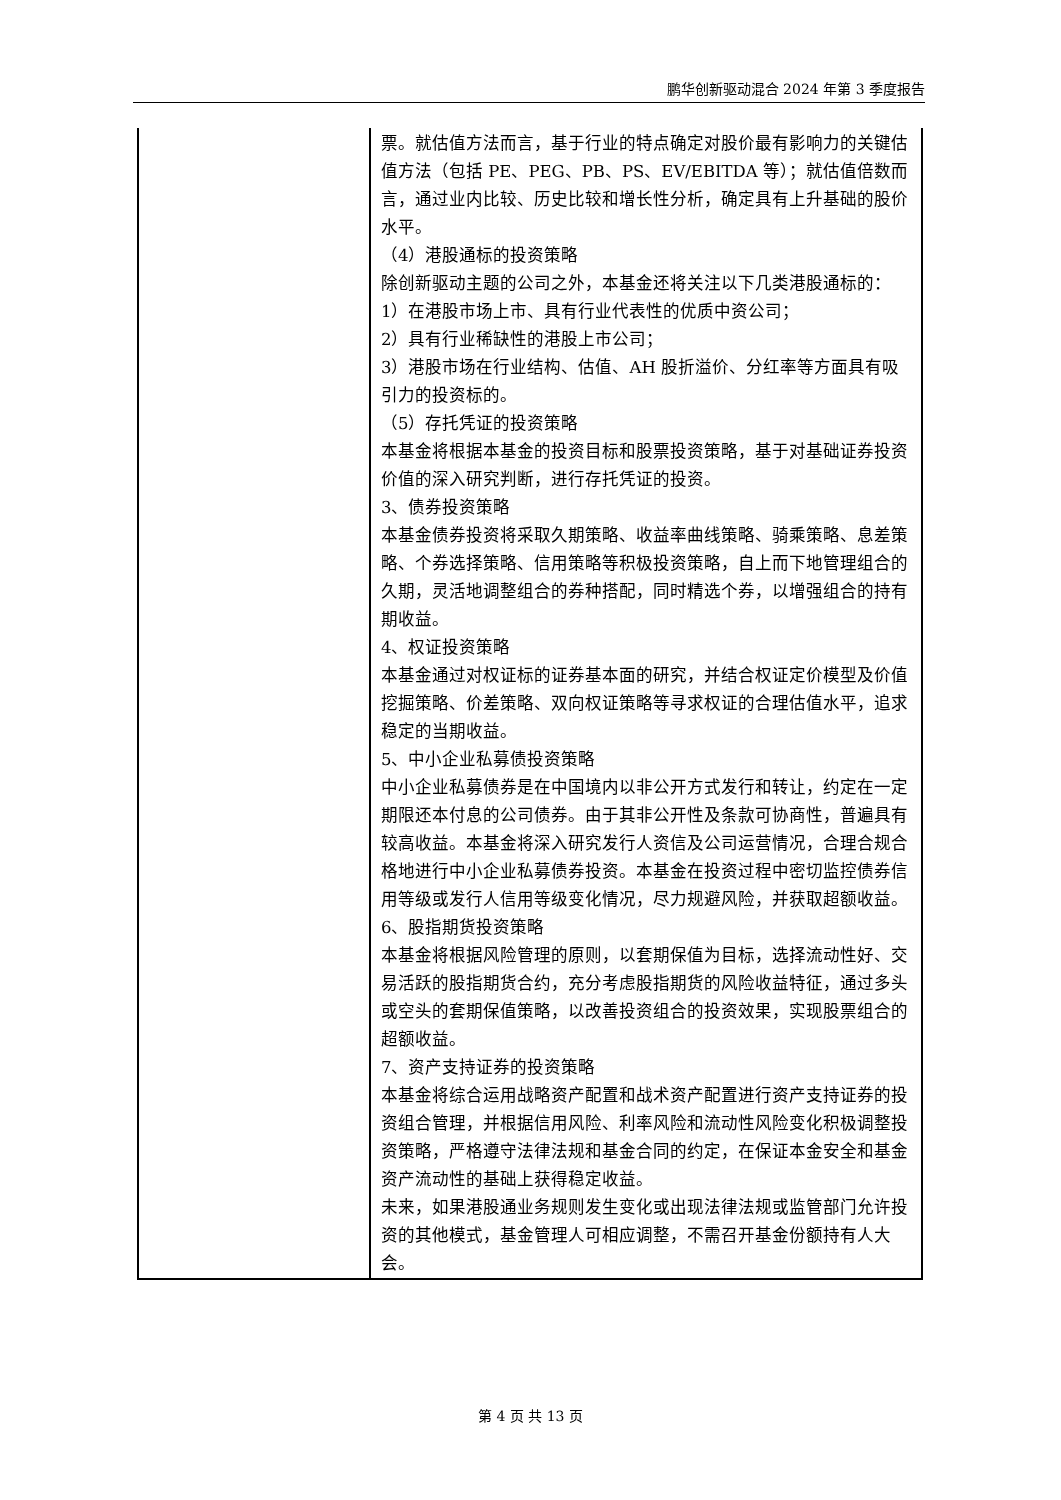鹏华创新驱动混合 2024 年第 3 季度报告
| | 票。就估值方法而言，基于行业的特点确定对股价最有影响力的关键估值方法（包括 PE、PEG、PB、PS、EV/EBITDA 等）；就估值倍数而言，通过业内比较、历史比较和增长性分析，确定具有上升基础的股价水平。 （4）港股通标的投资策略 除创新驱动主题的公司之外，本基金还将关注以下几类港股通标的： 1）在港股市场上市、具有行业代表性的优质中资公司； 2）具有行业稀缺性的港股上市公司； 3）港股市场在行业结构、估值、AH 股折溢价、分红率等方面具有吸引力的投资标的。 （5）存托凭证的投资策略 本基金将根据本基金的投资目标和股票投资策略，基于对基础证券投资价值的深入研究判断，进行存托凭证的投资。 3、债券投资策略 本基金债券投资将采取久期策略、收益率曲线策略、骑乘策略、息差策略、个券选择策略、信用策略等积极投资策略，自上而下地管理组合的久期，灵活地调整组合的券种搭配，同时精选个券，以增强组合的持有期收益。 4、权证投资策略 本基金通过对权证标的证券基本面的研究，并结合权证定价模型及价值挖掘策略、价差策略、双向权证策略等寻求权证的合理估值水平，追求稳定的当期收益。 5、中小企业私募债投资策略 中小企业私募债券是在中国境内以非公开方式发行和转让，约定在一定期限还本付息的公司债券。由于其非公开性及条款可协商性，普遍具有较高收益。本基金将深入研究发行人资信及公司运营情况，合理合规合格地进行中小企业私募债券投资。本基金在投资过程中密切监控债券信用等级或发行人信用等级变化情况，尽力规避风险，并获取超额收益。 6、股指期货投资策略 本基金将根据风险管理的原则，以套期保值为目标，选择流动性好、交易活跃的股指期货合约，充分考虑股指期货的风险收益特征，通过多头或空头的套期保值策略，以改善投资组合的投资效果，实现股票组合的超额收益。 7、资产支持证券的投资策略 本基金将综合运用战略资产配置和战术资产配置进行资产支持证券的投资组合管理，并根据信用风险、利率风险和流动性风险变化积极调整投资策略，严格遵守法律法规和基金合同的约定，在保证本金安全和基金资产流动性的基础上获得稳定收益。 未来，如果港股通业务规则发生变化或出现法律法规或监管部门允许投资的其他模式，基金管理人可相应调整，不需召开基金份额持有人大会。 |
第 4 页 共 13 页